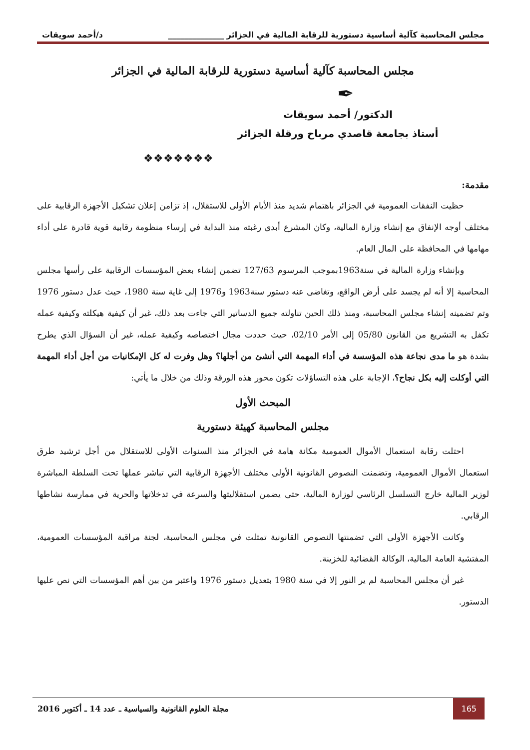مجلس المحاسبة كآلية أساسية دستورية للرقابة المالية في الجزائر ______________ د/أحمد سويقات
مجلس المحاسبة كآلية أساسية دستورية للرقابة المالية في الجزائر
✒
الدكتور/ أحمد سويقات
أستاذ بجامعة قاصدي مرباح ورقلة الجزائر
❖❖❖❖❖❖❖
مقدمة:
حظيت النفقات العمومية في الجزائر باهتمام شديد منذ الأيام الأولى للاستقلال، إذ تزامن إعلان تشكيل الأجهزة الرقابية على مختلف أوجه الإنفاق مع إنشاء وزارة المالية، وكان المشرع أبدى رغبته منذ البداية في إرساء منظومة رقابية قوية قادرة على أداء مهامها في المحافظة على المال العام.
وبإنشاء وزارة المالية في سنة1963بموجب المرسوم 127/63 تضمن إنشاء بعض المؤسسات الرقابية على رأسها مجلس المحاسبة إلا أنه لم يجسد على أرض الواقع، وتغاضى عنه دستور سنة1963 و1976 إلى غاية سنة 1980، حيث عدل دستور 1976 وتم تضمينه إنشاء مجلس المحاسبة، ومنذ ذلك الحين تناولته جميع الدساتير التي جاءت بعد ذلك، غير أن كيفية هيكلته وكيفية عمله تكفل به التشريع من القانون 05/80 إلى الأمر 02/10، حيث حددت مجال اختصاصه وكيفية عمله، غير أن السؤال الذي يطرح بشدة هو ما مدى نجاعة هذه المؤسسة في أداء المهمة التي أنشئ من أجلها؟ وهل وفرت له كل الإمكانيات من أجل أداء المهمة التي أوكلت إليه بكل نجاح؟، الإجابة على هذه التساؤلات تكون محور هذه الورقة وذلك من خلال ما يأتي:
المبحث الأول
مجلس المحاسبة كهيئة دستورية
احتلت رقابة استعمال الأموال العمومية مكانة هامة في الجزائر منذ السنوات الأولى للاستقلال من أجل ترشيد طرق استعمال الأموال العمومية، وتضمنت النصوص القانونية الأولى مختلف الأجهزة الرقابية التي تباشر عملها تحت السلطة المباشرة لوزير المالية خارج التسلسل الرئاسي لوزارة المالية، حتى يضمن استقلاليتها والسرعة في تدخلاتها والحرية في ممارسة نشاطها الرقابي.
وكانت الأجهزة الأولى التي تضمنتها النصوص القانونية تمثلت في مجلس المحاسبة، لجنة مراقبة المؤسسات العمومية، المفتشية العامة المالية، الوكالة القضائية للخزينة.
غير أن مجلس المحاسبة لم ير النور إلا في سنة 1980 بتعديل دستور 1976 واعتبر من بين أهم المؤسسات التي نص عليها الدستور.
165 مجلة العلوم القانونية والسياسية ـ عدد 14 ـ أكتوبر 2016